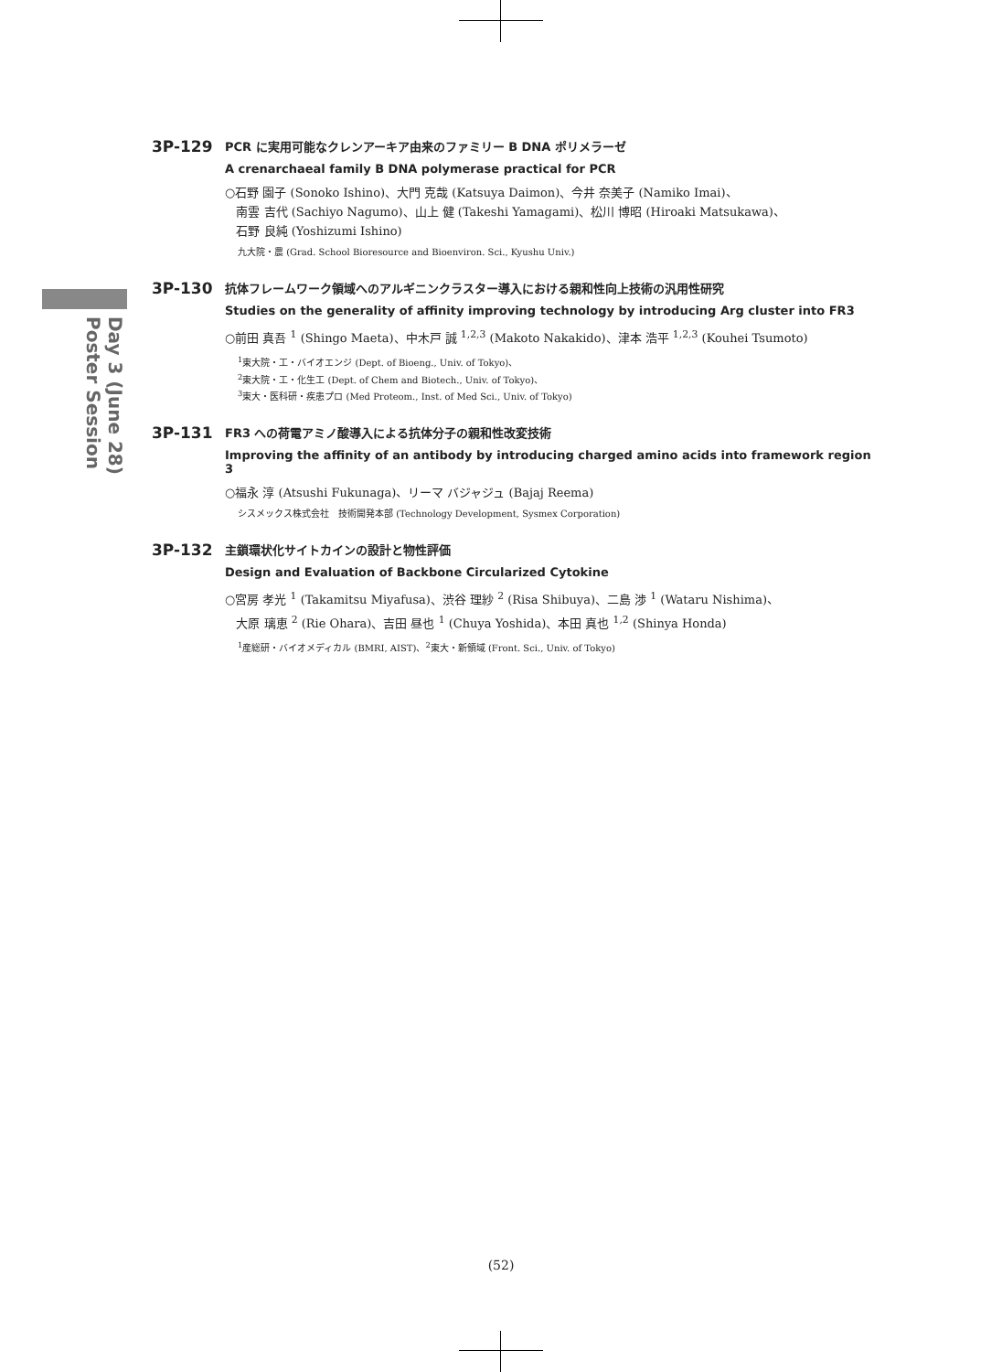Day 3 (June 28)
Poster Session
3P-129
PCR に実用可能なクレンアーキア由来のファミリー B DNA ポリメラーゼ
A crenarchaeal family B DNA polymerase practical for PCR
○石野 園子 (Sonoko Ishino)、大門 克哉 (Katsuya Daimon)、今井 奈美子 (Namiko Imai)、
南雲 吉代 (Sachiyo Nagumo)、山上 健 (Takeshi Yamagami)、松川 博昭 (Hiroaki Matsukawa)、
石野 良純 (Yoshizumi Ishino)
九大院・農 (Grad. School Bioresource and Bioenviron. Sci., Kyushu Univ.)
3P-130
抗体フレームワーク領域へのアルギニンクラスター導入における親和性向上技術の汎用性研究
Studies on the generality of affinity improving technology by introducing Arg cluster into FR3
○前田 真吾 <sup>1</sup> (Shingo Maeta)、中木戸 誠 <sup>1,2,3</sup> (Makoto Nakakido)、津本 浩平 <sup>1,2,3</sup> (Kouhei Tsumoto)
<sup>1</sup> 東大院・工・バイオエンジ (Dept. of Bioeng., Univ. of Tokyo)、
<sup>2</sup> 東大院・工・化生工 (Dept. of Chem and Biotech., Univ. of Tokyo)、
<sup>3</sup> 東大・医科研・疾患プロ (Med Proteom., Inst. of Med Sci., Univ. of Tokyo)
3P-131
FR3 への荷電アミノ酸導入による抗体分子の親和性改変技術
Improving the affinity of an antibody by introducing charged amino acids into framework region 3
○福永 淳 (Atsushi Fukunaga)、リーマ バジャジュ (Bajaj Reema)
シスメックス株式会社　技術開発本部 (Technology Development, Sysmex Corporation)
3P-132
主鎖環状化サイトカインの設計と物性評価
Design and Evaluation of Backbone Circularized Cytokine
○宮房 孝光 <sup>1</sup> (Takamitsu Miyafusa)、渋谷 理紗 <sup>2</sup> (Risa Shibuya)、二島 渉 <sup>1</sup> (Wataru Nishima)、
大原 璃恵 <sup>2</sup> (Rie Ohara)、吉田 昼也 <sup>1</sup> (Chuya Yoshida)、本田 真也 <sup>1,2</sup> (Shinya Honda)
<sup>1</sup> 産総研・バイオメディカル (BMRI, AIST)、<sup>2</sup>東大・新領域 (Front. Sci., Univ. of Tokyo)
(52)